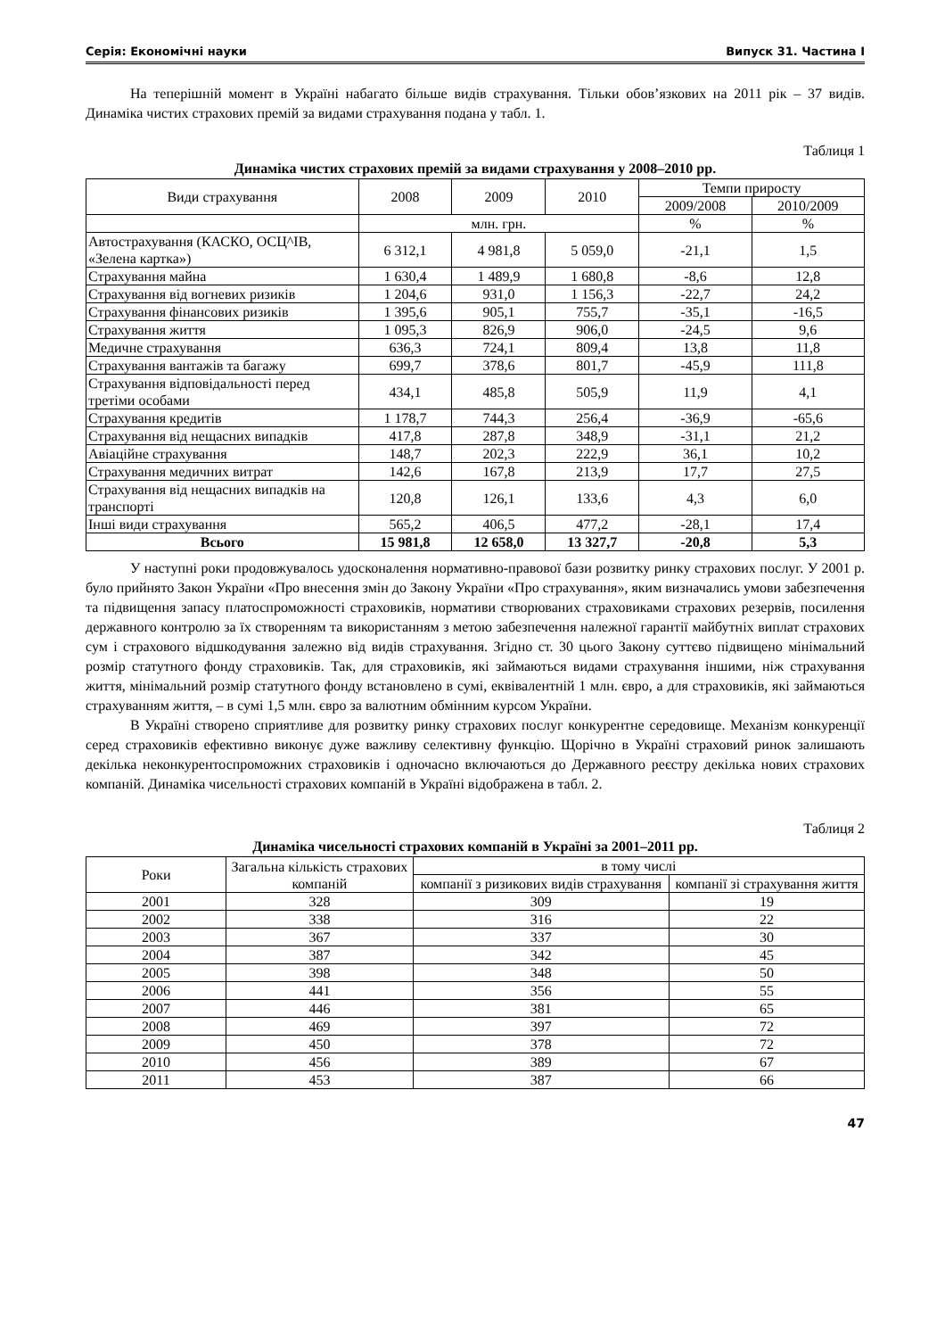Серія: Економічні науки Випуск 31. Частина I
На теперішній момент в Україні набагато більше видів страхування. Тільки обов’язкових на 2011 рік – 37 видів. Динаміка чистих страхових премій за видами страхування подана у табл. 1.
Таблиця 1
Динаміка чистих страхових премій за видами страхування у 2008–2010 рр.
| Види страхування | 2008 | 2009 | 2010 | Темпи приросту | |
| --- | --- | --- | --- | --- | --- |
| | | | | 2009/2008 | 2010/2009 |
| | млн. грн. | | | % | % |
| Автострахування (КАСКО, ОСЦ^ІВ, «Зелена картка») | 6 312,1 | 4 981,8 | 5 059,0 | -21,1 | 1,5 |
| Страхування майна | 1 630,4 | 1 489,9 | 1 680,8 | -8,6 | 12,8 |
| Страхування від вогневих ризиків | 1 204,6 | 931,0 | 1 156,3 | -22,7 | 24,2 |
| Страхування фінансових ризиків | 1 395,6 | 905,1 | 755,7 | -35,1 | -16,5 |
| Страхування життя | 1 095,3 | 826,9 | 906,0 | -24,5 | 9,6 |
| Медичне страхування | 636,3 | 724,1 | 809,4 | 13,8 | 11,8 |
| Страхування вантажів та багажу | 699,7 | 378,6 | 801,7 | -45,9 | 111,8 |
| Страхування відповідальності перед третіми особами | 434,1 | 485,8 | 505,9 | 11,9 | 4,1 |
| Страхування кредитів | 1 178,7 | 744,3 | 256,4 | -36,9 | -65,6 |
| Страхування від нещасних випадків | 417,8 | 287,8 | 348,9 | -31,1 | 21,2 |
| Авіаційне страхування | 148,7 | 202,3 | 222,9 | 36,1 | 10,2 |
| Страхування медичних витрат | 142,6 | 167,8 | 213,9 | 17,7 | 27,5 |
| Страхування від нещасних випадків на транспорті | 120,8 | 126,1 | 133,6 | 4,3 | 6,0 |
| Інші види страхування | 565,2 | 406,5 | 477,2 | -28,1 | 17,4 |
| Всього | 15 981,8 | 12 658,0 | 13 327,7 | -20,8 | 5,3 |
У наступні роки продовжувалось удосконалення нормативно-правової бази розвитку ринку страхових послуг. У 2001 р. було прийнято Закон України «Про внесення змін до Закону України «Про страхування», яким визначались умови забезпечення та підвищення запасу платоспроможності страховиків, нормативи створюваних страховиками страхових резервів, посилення державного контролю за їх створенням та використанням з метою забезпечення належної гарантії майбутніх виплат страхових сум і страхового відшкодування залежно від видів страхування. Згідно ст. 30 цього Закону суттєво підвищено мінімальний розмір статутного фонду страховиків. Так, для страховиків, які займаються видами страхування іншими, ніж страхування життя, мінімальний розмір статутного фонду встановлено в сумі, еквівалентній 1 млн. євро, а для страховиків, які займаються страхуванням життя, – в сумі 1,5 млн. євро за валютним обмінним курсом України.
В Україні створено сприятливе для розвитку ринку страхових послуг конкурентне середовище. Механізм конкуренції серед страховиків ефективно виконує дуже важливу селективну функцію. Щорічно в Україні страховий ринок залишають декілька неконкурентоспроможних страховиків і одночасно включаються до Державного реєстру декілька нових страхових компаній. Динаміка чисельності страхових компаній в Україні відображена в табл. 2.
Таблиця 2
Динаміка чисельності страхових компаній в Україні за 2001–2011 рр.
| Роки | Загальна кількість страхових компаній | в тому числі | |
| --- | --- | --- | --- |
| | | компанії з ризикових видів страхування | компанії зі страхування життя |
| 2001 | 328 | 309 | 19 |
| 2002 | 338 | 316 | 22 |
| 2003 | 367 | 337 | 30 |
| 2004 | 387 | 342 | 45 |
| 2005 | 398 | 348 | 50 |
| 2006 | 441 | 356 | 55 |
| 2007 | 446 | 381 | 65 |
| 2008 | 469 | 397 | 72 |
| 2009 | 450 | 378 | 72 |
| 2010 | 456 | 389 | 67 |
| 2011 | 453 | 387 | 66 |
47